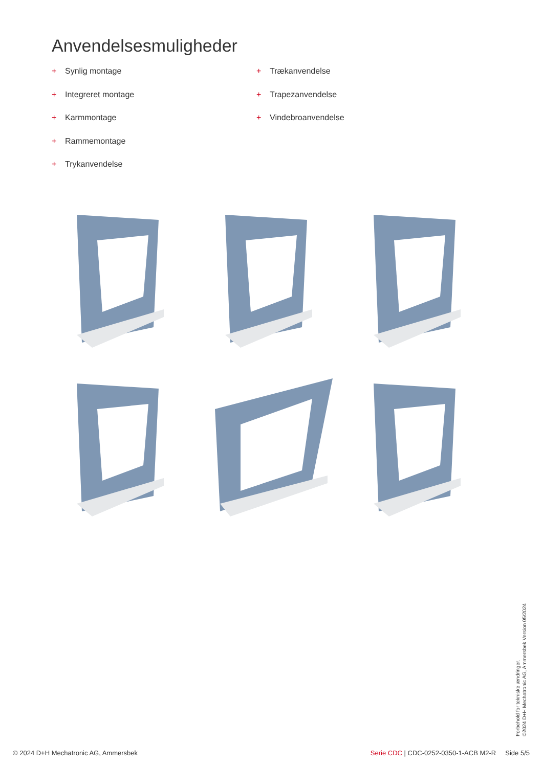Anvendelsesmuligheder
+ Synlig montage
+ Integreret montage
+ Karmmontage
+ Rammemontage
+ Trykanvendelse
+ Trækanvendelse
+ Trapezanvendelse
+ Vindebroanvendelse
Forbehold for tekniske ændringer.
©2024 D+H Mechatronic AG, Ammersbek Version 05/2024
© 2024 D+H Mechatronic AG, Ammersbek Serie CDC | CDC-0252-0350-1-ACB M2-R Side 5/5